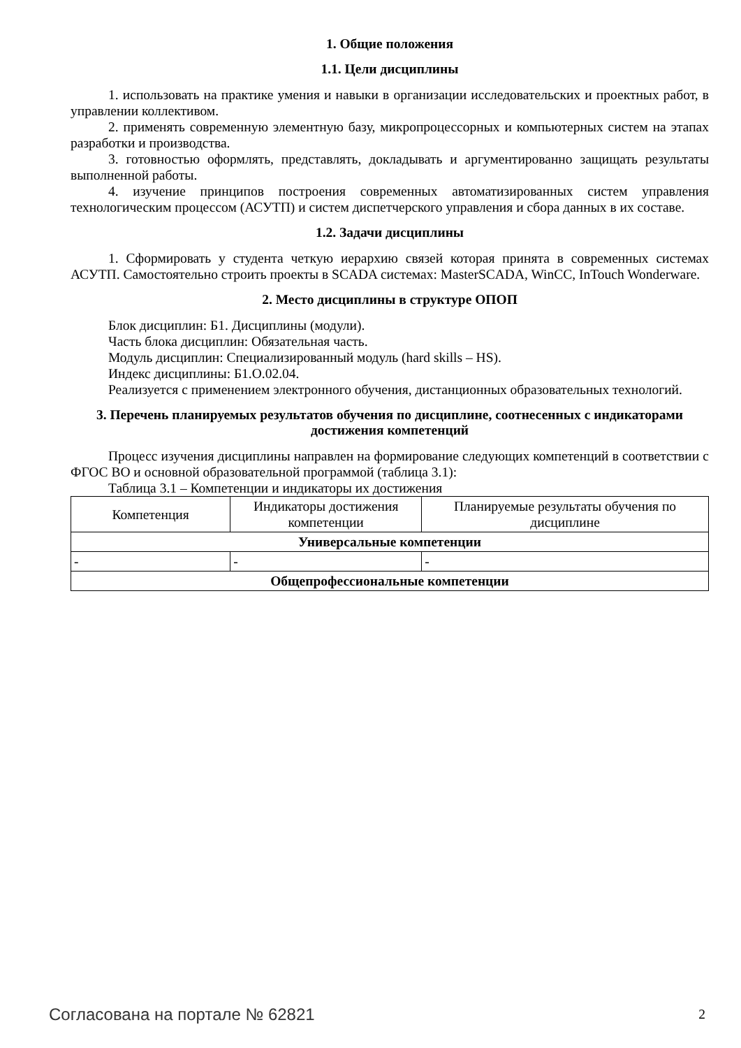1. Общие положения
1.1. Цели дисциплины
1. использовать на практике умения и навыки в организации исследовательских и проектных работ, в управлении коллективом.
2. применять современную элементную базу, микропроцессорных и компьютерных систем на этапах разработки и производства.
3. готовностью оформлять, представлять, докладывать и аргументированно защищать результаты выполненной работы.
4. изучение принципов построения современных автоматизированных систем управления технологическим процессом (АСУТП) и систем диспетчерского управления и сбора данных в их составе.
1.2. Задачи дисциплины
1. Сформировать у студента четкую иерархию связей которая принята в современных системах АСУТП. Самостоятельно строить проекты в SCADA системах: MasterSCADA, WinCC, InTouch Wonderware.
2. Место дисциплины в структуре ОПОП
Блок дисциплин: Б1. Дисциплины (модули).
Часть блока дисциплин: Обязательная часть.
Модуль дисциплин: Специализированный модуль (hard skills – HS).
Индекс дисциплины: Б1.О.02.04.
Реализуется с применением электронного обучения, дистанционных образовательных технологий.
3. Перечень планируемых результатов обучения по дисциплине, соотнесенных с индикаторами достижения компетенций
Процесс изучения дисциплины направлен на формирование следующих компетенций в соответствии с ФГОС ВО и основной образовательной программой (таблица 3.1):
Таблица 3.1 – Компетенции и индикаторы их достижения
| Компетенция | Индикаторы достижения компетенции | Планируемые результаты обучения по дисциплине |
| --- | --- | --- |
| Универсальные компетенции | | |
| - | - | - |
| Общепрофессиональные компетенции | | |
Согласована на портале № 62821 2